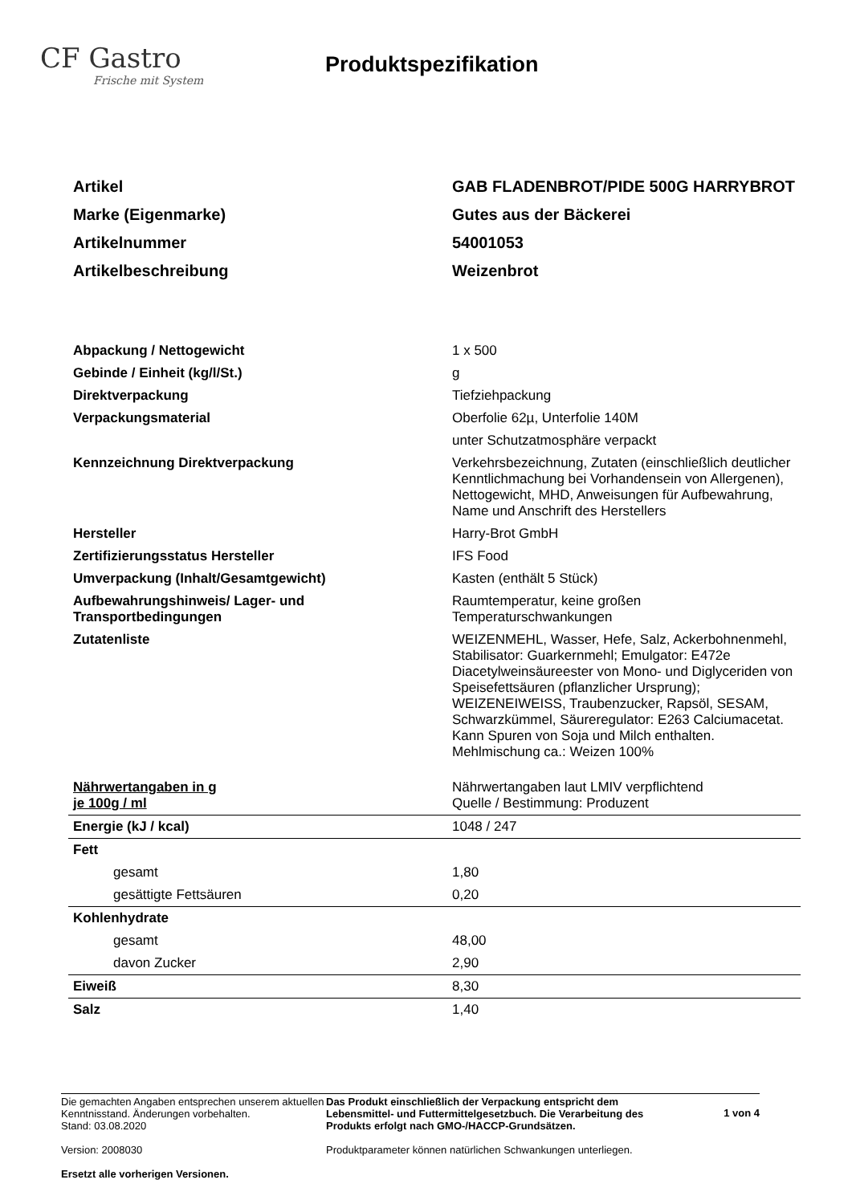CF Gastro
Frische mit System
Produktspezifikation
| Artikel | GAB FLADENBROT/PIDE 500G HARRYBROT |
| Marke (Eigenmarke) | Gutes aus der Bäckerei |
| Artikelnummer | 54001053 |
| Artikelbeschreibung | Weizenbrot |
| Abpackung / Nettogewicht | 1 x 500 |
| Gebinde / Einheit (kg/l/St.) | g |
| Direktverpackung | Tiefziehpackung |
| Verpackungsmaterial | Oberfolie 62µ, Unterfolie 140M |
| | unter Schutzatmosphäre verpackt |
| Kennzeichnung Direktverpackung | Verkehrsbezeichnung, Zutaten (einschließlich deutlicher Kenntlichmachung bei Vorhandensein von Allergenen), Nettogewicht, MHD, Anweisungen für Aufbewahrung, Name und Anschrift des Herstellers |
| Hersteller | Harry-Brot GmbH |
| Zertifizierungsstatus Hersteller | IFS Food |
| Umverpackung (Inhalt/Gesamtgewicht) | Kasten (enthält 5 Stück) |
| Aufbewahrungshinweis/ Lager- und Transportbedingungen | Raumtemperatur, keine großen Temperaturschwankungen |
| Zutatenliste | WEIZENMEHL, Wasser, Hefe, Salz, Ackerbohnenmehl, Stabilisator: Guarkernmehl; Emulgator: E472e Diacetylweinsäureester von Mono- und Diglyceriden von Speisefettsäuren (pflanzlicher Ursprung); WEIZENEIWEISS, Traubenzucker, Rapsöl, SESAM, Schwarzkümmel, Säureregulator: E263 Calciumacetat. Kann Spuren von Soja und Milch enthalten. Mehlmischung ca.: Weizen 100% |
| Nährwertangaben in g je 100g / ml | Nährwertangaben laut LMIV verpflichtend Quelle / Bestimmung: Produzent |
| Energie (kJ / kcal) | 1048 / 247 |
| Fett | |
| gesamt | 1,80 |
| gesättigte Fettsäuren | 0,20 |
| Kohlenhydrate | |
| gesamt | 48,00 |
| davon Zucker | 2,90 |
| Eiweiß | 8,30 |
| Salz | 1,40 |
Die gemachten Angaben entsprechen unserem aktuellen Kenntnisstand. Änderungen vorbehalten.
Stand: 03.08.2020
Version: 2008030
Ersetzt alle vorherigen Versionen.
Das Produkt einschließlich der Verpackung entspricht dem Lebensmittel- und Futtermittelgesetzbuch. Die Verarbeitung des Produkts erfolgt nach GMO-/HACCP-Grundsätzen.
Produktparameter können natürlichen Schwankungen unterliegen.
1 von 4